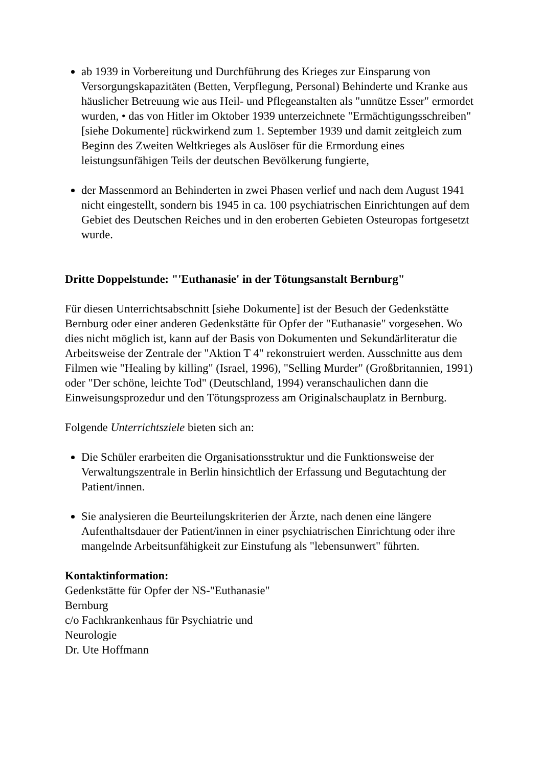ab 1939 in Vorbereitung und Durchführung des Krieges zur Einsparung von Versorgungskapazitäten (Betten, Verpflegung, Personal) Behinderte und Kranke aus häuslicher Betreuung wie aus Heil- und Pflegeanstalten als "unnütze Esser" ermordet wurden, • das von Hitler im Oktober 1939 unterzeichnete "Ermächtigungsschreiben" [siehe Dokumente] rückwirkend zum 1. September 1939 und damit zeitgleich zum Beginn des Zweiten Weltkrieges als Auslöser für die Ermordung eines leistungsunfähigen Teils der deutschen Bevölkerung fungierte,
der Massenmord an Behinderten in zwei Phasen verlief und nach dem August 1941 nicht eingestellt, sondern bis 1945 in ca. 100 psychiatrischen Einrichtungen auf dem Gebiet des Deutschen Reiches und in den eroberten Gebieten Osteuropas fortgesetzt wurde.
Dritte Doppelstunde: "'Euthanasie' in der Tötungsanstalt Bernburg"
Für diesen Unterrichtsabschnitt [siehe Dokumente] ist der Besuch der Gedenkstätte Bernburg oder einer anderen Gedenkstätte für Opfer der "Euthanasie" vorgesehen. Wo dies nicht möglich ist, kann auf der Basis von Dokumenten und Sekundärliteratur die Arbeitsweise der Zentrale der "Aktion T 4" rekonstruiert werden. Ausschnitte aus dem Filmen wie "Healing by killing" (Israel, 1996), "Selling Murder" (Großbritannien, 1991) oder "Der schöne, leichte Tod" (Deutschland, 1994) veranschaulichen dann die Einweisungsprozedur und den Tötungsprozess am Originalschauplatz in Bernburg.
Folgende Unterrichtsziele bieten sich an:
Die Schüler erarbeiten die Organisationsstruktur und die Funktionsweise der Verwaltungszentrale in Berlin hinsichtlich der Erfassung und Begutachtung der Patient/innen.
Sie analysieren die Beurteilungskriterien der Ärzte, nach denen eine längere Aufenthaltsdauer der Patient/innen in einer psychiatrischen Einrichtung oder ihre mangelnde Arbeitsunfähigkeit zur Einstufung als "lebensunwert" führten.
Kontaktinformation:
Gedenkstätte für Opfer der NS-"Euthanasie"
Bernburg
c/o Fachkrankenhaus für Psychiatrie und
Neurologie
Dr. Ute Hoffmann